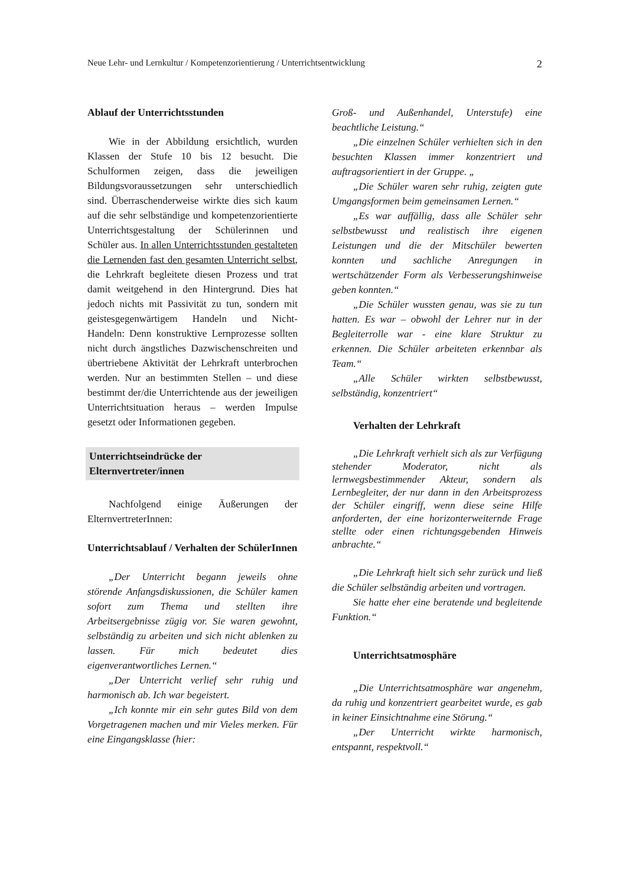Neue Lehr- und Lernkultur / Kompetenzorientierung / Unterrichtsentwicklung 2
Ablauf der Unterrichtsstunden
Wie in der Abbildung ersichtlich, wurden Klassen der Stufe 10 bis 12 besucht. Die Schulformen zeigen, dass die jeweiligen Bildungsvoraussetzungen sehr unterschied­lich sind. Überraschenderweise wirkte dies sich kaum auf die sehr selbständige und kompetenzorientierte Unterrichtsgestaltung der Schülerinnen und Schüler aus. In allen Unterrichtsstunden gestalteten die Lernen­den fast den gesamten Unterricht selbst, die Lehrkraft begleitete diesen Prozess und trat damit weitgehend in den Hintergrund. Dies hat jedoch nichts mit Passivität zu tun, sondern mit geistesgegenwärtigem Handeln und Nicht-Handeln: Denn konstruktive Lernprozesse sollten nicht durch ängstliches Dazwischenschreiten und übertriebene Akti­vität der Lehrkraft unterbrochen werden. Nur an bestimmten Stellen – und diese bestimmt der/die Unterrichtende aus der jeweiligen Unterrichtsituation heraus – werden Impulse gesetzt oder Informationen gegeben.
Unterrichtseindrücke der Elternvertreter/innen
Nachfolgend einige Äußerungen der ElternvertreterInnen:
Unterrichtsablauf / Verhalten der SchülerInnen
„Der Unterricht begann jeweils ohne störende Anfangsdiskussionen, die Schüler kamen sofort zum Thema und stellten ihre Arbeitsergebnisse zügig vor. Sie waren gewohnt, selbständig zu arbeiten und sich nicht ablenken zu lassen. Für mich bedeutet dies eigenverantwortliches Lernen.“
„Der Unterricht verlief sehr ruhig und harmonisch ab. Ich war begeistert.
„Ich konnte mir ein sehr gutes Bild von dem Vorgetragenen machen und mir Vieles merken. Für eine Eingangsklasse (hier:
Groß- und Außenhandel, Unterstufe) eine beachtliche Leistung.“
„Die einzelnen Schüler verhielten sich in den besuchten Klassen immer konzentriert und auftragsorientiert in der Gruppe. „
„Die Schüler waren sehr ruhig, zeigten gute Umgangsformen beim gemeinsamen Lernen.“
„Es war auffällig, dass alle Schüler sehr selbstbewusst und realistisch ihre eigenen Leistungen und die der Mitschüler bewerten konnten und sachliche Anregungen in wertschätzender Form als Ver­besserungshinweise geben konnten.“
„Die Schüler wussten genau, was sie zu tun hatten. Es war – obwohl der Lehrer nur in der Begleiterrolle war - eine klare Struktur zu erkennen. Die Schüler arbeiteten erkennbar als Team.“
„Alle Schüler wirkten selbstbewusst, selbständig, konzentriert“
Verhalten der Lehrkraft
„Die Lehrkraft verhielt sich als zur Verfügung stehender Moderator, nicht als lernwegsbestimmender Akteur, sondern als Lernbegleiter, der nur dann in den Arbeitsprozess der Schüler eingriff, wenn diese seine Hilfe anforderten, der eine horizonterweiternde Frage stellte oder einen richtungsgebenden Hinweis anbrachte.“
„Die Lehrkraft hielt sich sehr zurück und ließ die Schüler selbständig arbeiten und vortragen.
Sie hatte eher eine beratende und be­gleitende Funktion.“
Unterrichtsatmosphäre
„Die Unterrichtsatmosphäre war ange­nehm, da ruhig und konzentriert gearbeitet wurde, es gab in keiner Einsichtnahme eine Störung.“
„Der Unterricht wirkte harmonisch, entspannt, respektvoll.“